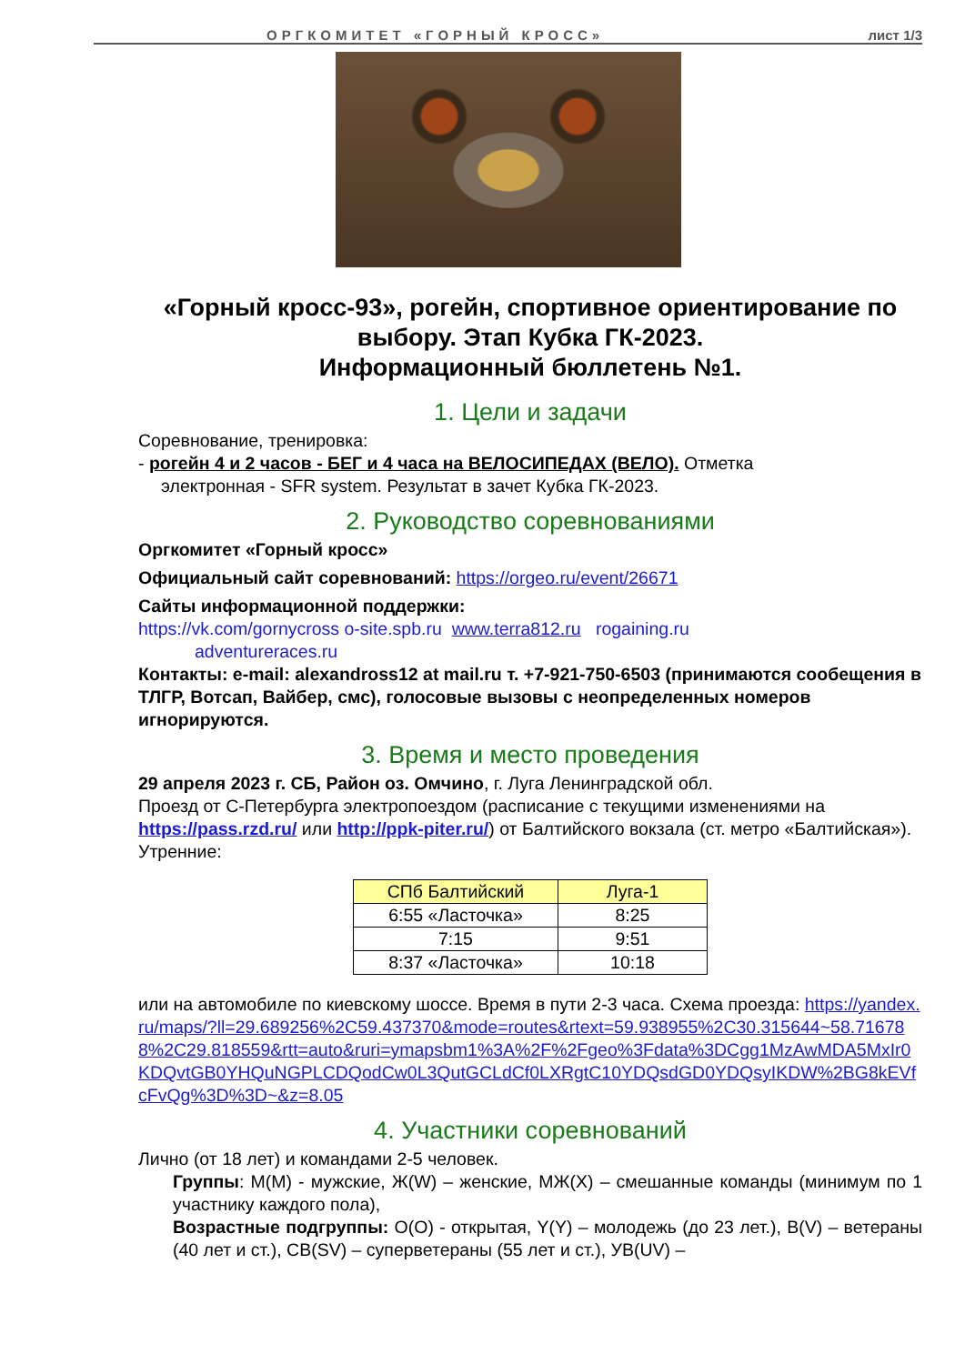ОРГКОМИТЕТ «ГОРНЫЙ КРОСС» лист 1/3
«Горный кросс-93», рогейн, спортивное ориентирование по выбору. Этап Кубка ГК-2023.
Информационный бюллетень №1.
1. Цели и задачи
Соревнование, тренировка:
- рогейн 4 и 2 часов - БЕГ и 4 часа на ВЕЛОСИПЕДАХ (ВЕЛО). Отметка
электронная - SFR system. Результат в зачет Кубка ГК-2023.
2. Руководство соревнованиями
Оргкомитет «Горный кросс»
Официальный сайт соревнований: https://orgeo.ru/event/26671
Сайты информационной поддержки:
https://vk.com/gornycross o-site.spb.ru www.terra812.ru rogaining.ru
adventureraces.ru
Контакты: e-mail: alexandross12 at mail.ru т. +7-921-750-6503 (принимаются сообещения в ТЛГР, Вотсап, Вайбер, смс), голосовые вызовы с неопределенных номеров игнорируются.
3. Время и место проведения
29 апреля 2023 г. СБ, Район оз. Омчино, г. Луга Ленинградской обл.
Проезд от С-Петербурга электропоездом (расписание с текущими изменениями на https://pass.rzd.ru/ или http://ppk-piter.ru/) от Балтийского вокзала (ст. метро «Балтийская»). Утренние:
| СПб Балтийский | Луга-1 |
| --- | --- |
| 6:55 «Ласточка» | 8:25 |
| 7:15 | 9:51 |
| 8:37 «Ласточка» | 10:18 |
или на автомобиле по киевскому шоссе. Время в пути 2-3 часа. Схема проезда: https://yandex.ru/maps/?ll=29.689256%2C59.437370&mode=routes&rtext=59.938955%2C30.315644~58.716788%2C29.818559&rtt=auto&ruri=ymapsbm1%3A%2F%2Fgeo%3Fdata%3DCgg1MzAwMDA5MxIr0KDQvtGB0YHQuNGPLCDQodCw0L3QutGCLdCf0LXRgtC10YDQsdGD0YDQsyIKDW%2BG8kEVfcFvQg%3D%3D~&z=8.05
4. Участники соревнований
Лично (от 18 лет) и командами 2-5 человек.
Группы: М(M) - мужские, Ж(W) – женские, МЖ(X) – смешанные команды (минимум по 1 участнику каждого пола),
Возрастные подгруппы: О(O) - открытая, Y(Y) – молодежь (до 23 лет.), В(V) – ветераны (40 лет и ст.), СВ(SV) – суперветераны (55 лет и ст.), УВ(UV) –